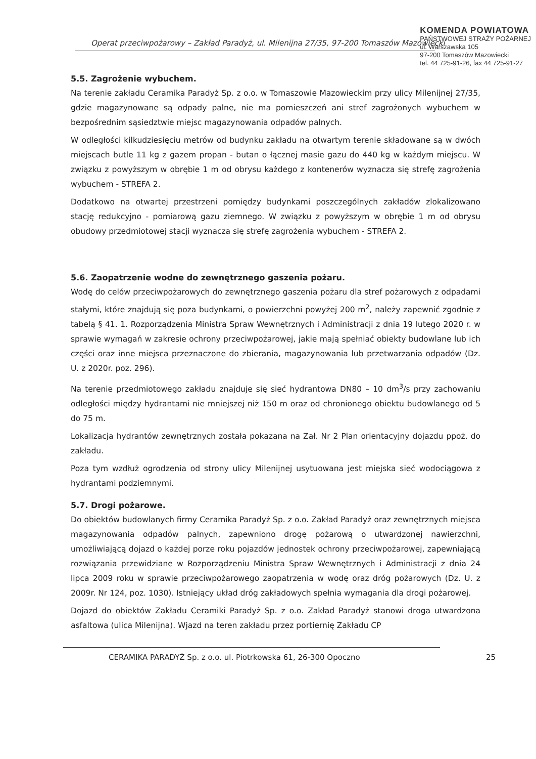KOMENDA POWIATOWA
PAŃSTWOWEJ STRAŻY POŻARNEJ
ul. Warszawska 105
97-200 Tomaszów Mazowiecki
tel. 44 725-91-26, fax 44 725-91-27
Operat przeciwpożarowy – Zakład Paradyż, ul. Milenijna 27/35, 97-200 Tomaszów Mazowiecki
5.5. Zagrożenie wybuchem.
Na terenie zakładu Ceramika Paradyż Sp. z o.o. w Tomaszowie Mazowieckim przy ulicy Milenijnej 27/35, gdzie magazynowane są odpady palne, nie ma pomieszczeń ani stref zagrożonych wybuchem w bezpośrednim sąsiedztwie miejsc magazynowania odpadów palnych.
W odległości kilkudziesięciu metrów od budynku zakładu na otwartym terenie składowane są w dwóch miejscach butle 11 kg z gazem propan - butan o łącznej masie gazu do 440 kg w każdym miejscu. W związku z powyższym w obrębie 1 m od obrysu każdego z kontenerów wyznacza się strefę zagrożenia wybuchem - STREFA 2.
Dodatkowo na otwartej przestrzeni pomiędzy budynkami poszczególnych zakładów zlokalizowano stację redukcyjno - pomiarową gazu ziemnego. W związku z powyższym w obrębie 1 m od obrysu obudowy przedmiotowej stacji wyznacza się strefę zagrożenia wybuchem - STREFA 2.
5.6. Zaopatrzenie wodne do zewnętrznego gaszenia pożaru.
Wodę do celów przeciwpożarowych do zewnętrznego gaszenia pożaru dla stref pożarowych z odpadami stałymi, które znajdują się poza budynkami, o powierzchni powyżej 200 m<sup>2</sup>, należy zapewnić zgodnie z tabelą § 41. 1. Rozporządzenia Ministra Spraw Wewnętrznych i Administracji z dnia 19 lutego 2020 r. w sprawie wymagań w zakresie ochrony przeciwpożarowej, jakie mają spełniać obiekty budowlane lub ich części oraz inne miejsca przeznaczone do zbierania, magazynowania lub przetwarzania odpadów (Dz. U. z 2020r. poz. 296).
Na terenie przedmiotowego zakładu znajduje się sieć hydrantowa DN80 – 10 dm<sup>3</sup>/s przy zachowaniu odległości między hydrantami nie mniejszej niż 150 m oraz od chronionego obiektu budowlanego od 5 do 75 m.
Lokalizacja hydrantów zewnętrznych została pokazana na Zał. Nr 2 Plan orientacyjny dojazdu ppoż. do zakładu.
Poza tym wzdłuż ogrodzenia od strony ulicy Milenijnej usytuowana jest miejska sieć wodociągowa z hydrantami podziemnymi.
5.7. Drogi pożarowe.
Do obiektów budowlanych firmy Ceramika Paradyż Sp. z o.o. Zakład Paradyż oraz zewnętrznych miejsca magazynowania odpadów palnych, zapewniono drogę pożarową o utwardzonej nawierzchni, umożliwiającą dojazd o każdej porze roku pojazdów jednostek ochrony przeciwpożarowej, zapewniającą rozwiązania przewidziane w Rozporządzeniu Ministra Spraw Wewnętrznych i Administracji z dnia 24 lipca 2009 roku w sprawie przeciwpożarowego zaopatrzenia w wodę oraz dróg pożarowych (Dz. U. z 2009r. Nr 124, poz. 1030). Istniejący układ dróg zakładowych spełnia wymagania dla drogi pożarowej.
Dojazd do obiektów Zakładu Ceramiki Paradyż Sp. z o.o. Zakład Paradyż stanowi droga utwardzona asfaltowa (ulica Milenijna). Wjazd na teren zakładu przez portiernię Zakładu CP
CERAMIKA PARADYŻ Sp. z o.o. ul. Piotrkowska 61, 26-300 Opoczno 25